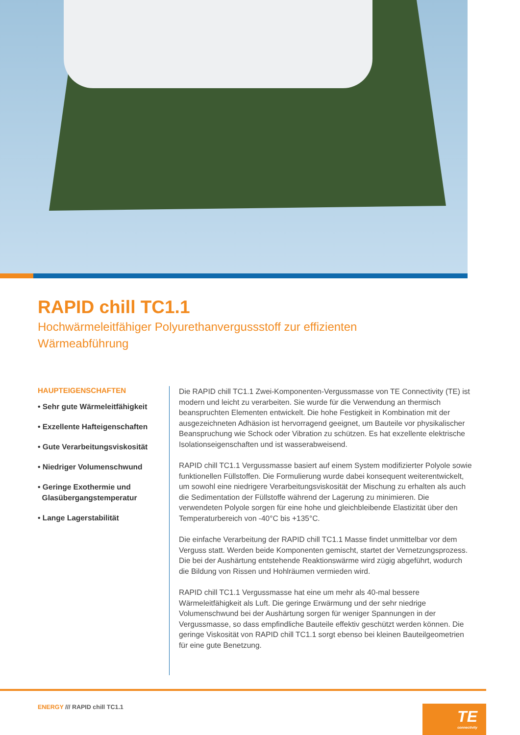RAPID chill TC1.1
Hochwärmeleitfähiger Polyurethanvergussstoff zur effizienten Wärmeabführung
HAUPTEIGENSCHAFTEN
• Sehr gute Wärmeleitfähigkeit
• Exzellente Hafteigenschaften
• Gute Verarbeitungsviskosität
• Niedriger Volumenschwund
• Geringe Exothermie und
Glasübergangstemperatur
• Lange Lagerstabilität
Die RAPID chill TC1.1 Zwei-Komponenten-Vergussmasse von TE Connectivity (TE) ist modern und leicht zu verarbeiten. Sie wurde für die Verwendung an thermisch beanspruchten Elementen entwickelt. Die hohe Festigkeit in Kombination mit der ausgezeichneten Adhäsion ist hervorragend geeignet, um Bauteile vor physikalischer Beanspruchung wie Schock oder Vibration zu schützen. Es hat exzellente elektrische Isolationseigenschaften und ist wasserabweisend.
RAPID chill TC1.1 Vergussmasse basiert auf einem System modifizierter Polyole sowie funktionellen Füllstoffen. Die Formulierung wurde dabei konsequent weiterentwickelt, um sowohl eine niedrigere Verarbeitungsviskosität der Mischung zu erhalten als auch die Sedimentation der Füllstoffe während der Lagerung zu minimieren. Die verwendeten Polyole sorgen für eine hohe und gleichbleibende Elastizität über den Temperaturbereich von -40°C bis +135°C.
Die einfache Verarbeitung der RAPID chill TC1.1 Masse findet unmittelbar vor dem Verguss statt. Werden beide Komponenten gemischt, startet der Vernetzungsprozess. Die bei der Aushärtung entstehende Reaktionswärme wird zügig abgeführt, wodurch die Bildung von Rissen und Hohlräumen vermieden wird.
RAPID chill TC1.1 Vergussmasse hat eine um mehr als 40-mal bessere Wärmeleitfähigkeit als Luft. Die geringe Erwärmung und der sehr niedrige Volumenschwund bei der Aushärtung sorgen für weniger Spannungen in der Vergussmasse, so dass empfindliche Bauteile effektiv geschützt werden können. Die geringe Viskosität von RAPID chill TC1.1 sorgt ebenso bei kleinen Bauteilgeometrien für eine gute Benetzung.
ENERGY /// RAPID chill TC1.1
TE
connectivity